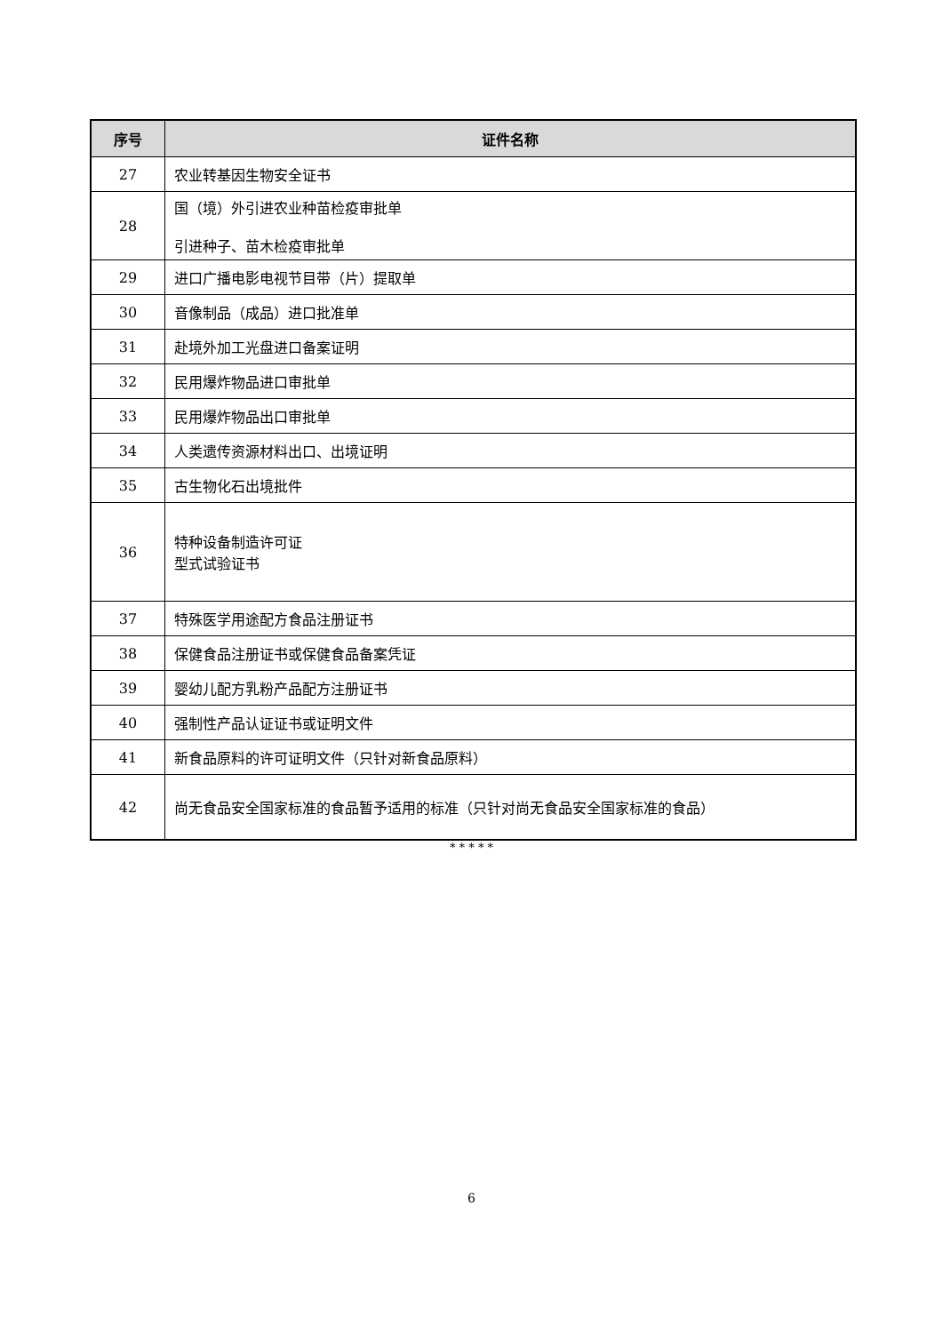| 序号 | 证件名称 |
| --- | --- |
| 27 | 农业转基因生物安全证书 |
| 28 | 国（境）外引进农业种苗检疫审批单 引进种子、苗木检疫审批单 |
| 29 | 进口广播电影电视节目带（片）提取单 |
| 30 | 音像制品（成品）进口批准单 |
| 31 | 赴境外加工光盘进口备案证明 |
| 32 | 民用爆炸物品进口审批单 |
| 33 | 民用爆炸物品出口审批单 |
| 34 | 人类遗传资源材料出口、出境证明 |
| 35 | 古生物化石出境批件 |
| 36 | 特种设备制造许可证 型式试验证书 |
| 37 | 特殊医学用途配方食品注册证书 |
| 38 | 保健食品注册证书或保健食品备案凭证 |
| 39 | 婴幼儿配方乳粉产品配方注册证书 |
| 40 | 强制性产品认证证书或证明文件 |
| 41 | 新食品原料的许可证明文件（只针对新食品原料） |
| 42 | 尚无食品安全国家标准的食品暂予适用的标准（只针对尚无食品安全国家标准的食品） |
* * * * *
6